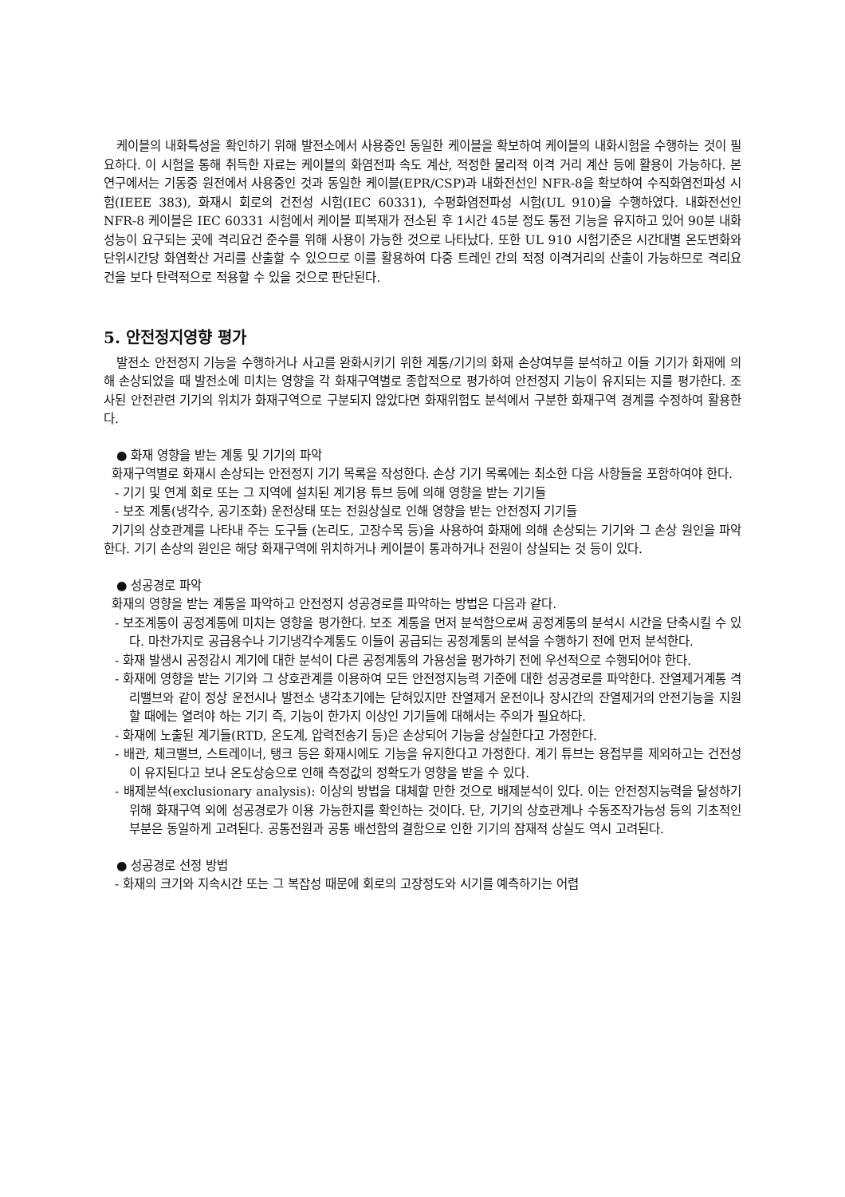케이블의 내화특성을 확인하기 위해 발전소에서 사용중인 동일한 케이블을 확보하여 케이블의 내화시험을 수행하는 것이 필요하다. 이 시험을 통해 취득한 자료는 케이블의 화염전파 속도 계산, 적정한 물리적 이격 거리 계산 등에 활용이 가능하다. 본 연구에서는 기동중 원전에서 사용중인 것과 동일한 케이블(EPR/CSP)과 내화전선인 NFR-8을 확보하여 수직화염전파성 시험(IEEE 383), 화재시 회로의 건전성 시험(IEC 60331), 수평화염전파성 시험(UL 910)을 수행하였다. 내화전선인 NFR-8 케이블은 IEC 60331 시험에서 케이블 피복재가 전소된 후 1시간 45분 정도 통전 기능을 유지하고 있어 90분 내화성능이 요구되는 곳에 격리요건 준수를 위해 사용이 가능한 것으로 나타났다. 또한 UL 910 시험기준은 시간대별 온도변화와 단위시간당 화염확산 거리를 산출할 수 있으므로 이를 활용하여 다중 트레인 간의 적정 이격거리의 산출이 가능하므로 격리요건을 보다 탄력적으로 적용할 수 있을 것으로 판단된다.
5. 안전정지영향 평가
발전소 안전정지 기능을 수행하거나 사고를 완화시키기 위한 계통/기기의 화재 손상여부를 분석하고 이들 기기가 화재에 의해 손상되었을 때 발전소에 미치는 영향을 각 화재구역별로 종합적으로 평가하여 안전정지 기능이 유지되는 지를 평가한다. 조사된 안전관련 기기의 위치가 화재구역으로 구분되지 않았다면 화재위험도 분석에서 구분한 화재구역 경계를 수정하여 활용한다.
● 화재 영향을 받는 계통 및 기기의 파악
화재구역별로 화재시 손상되는 안전정지 기기 목록을 작성한다. 손상 기기 목록에는 최소한 다음 사항들을 포함하여야 한다.
- 기기 및 연계 회로 또는 그 지역에 설치된 계기용 튜브 등에 의해 영향을 받는 기기들
- 보조 계통(냉각수, 공기조화) 운전상태 또는 전원상실로 인해 영향을 받는 안전정지 기기들
기기의 상호관계를 나타내 주는 도구들 (논리도, 고장수목 등)을 사용하여 화재에 의해 손상되는 기기와 그 손상 원인을 파악한다. 기기 손상의 원인은 해당 화재구역에 위치하거나 케이블이 통과하거나 전원이 상실되는 것 등이 있다.
● 성공경로 파악
화재의 영향을 받는 계통을 파악하고 안전정지 성공경로를 파악하는 방법은 다음과 같다.
- 보조계통이 공정계통에 미치는 영향을 평가한다. 보조 계통을 먼저 분석함으로써 공정계통의 분석시 시간을 단축시킬 수 있다. 마찬가지로 공급용수나 기기냉각수계통도 이들이 공급되는 공정계통의 분석을 수행하기 전에 먼저 분석한다.
- 화재 발생시 공정감시 계기에 대한 분석이 다른 공정계통의 가용성을 평가하기 전에 우선적으로 수행되어야 한다.
- 화재에 영향을 받는 기기와 그 상호관계를 이용하여 모든 안전정지능력 기준에 대한 성공경로를 파악한다. 잔열제거계통 격리밸브와 같이 정상 운전시나 발전소 냉각초기에는 닫혀있지만 잔열제거 운전이나 장시간의 잔열제거의 안전기능을 지원할 때에는 열려야 하는 기기 즉, 기능이 한가지 이상인 기기들에 대해서는 주의가 필요하다.
- 화재에 노출된 계기들(RTD, 온도계, 압력전송기 등)은 손상되어 기능을 상실한다고 가정한다.
- 배관, 체크밸브, 스트레이너, 탱크 등은 화재시에도 기능을 유지한다고 가정한다. 계기 튜브는 용접부를 제외하고는 건전성이 유지된다고 보나 온도상승으로 인해 측정값의 정확도가 영향을 받을 수 있다.
- 배제분석(exclusionary analysis): 이상의 방법을 대체할 만한 것으로 배제분석이 있다. 이는 안전정지능력을 달성하기 위해 화재구역 외에 성공경로가 이용 가능한지를 확인하는 것이다. 단, 기기의 상호관계나 수동조작가능성 등의 기초적인 부분은 동일하게 고려된다. 공통전원과 공통 배선함의 결함으로 인한 기기의 잠재적 상실도 역시 고려된다.
● 성공경로 선정 방법
- 화재의 크기와 지속시간 또는 그 복잡성 때문에 회로의 고장정도와 시기를 예측하기는 어렵